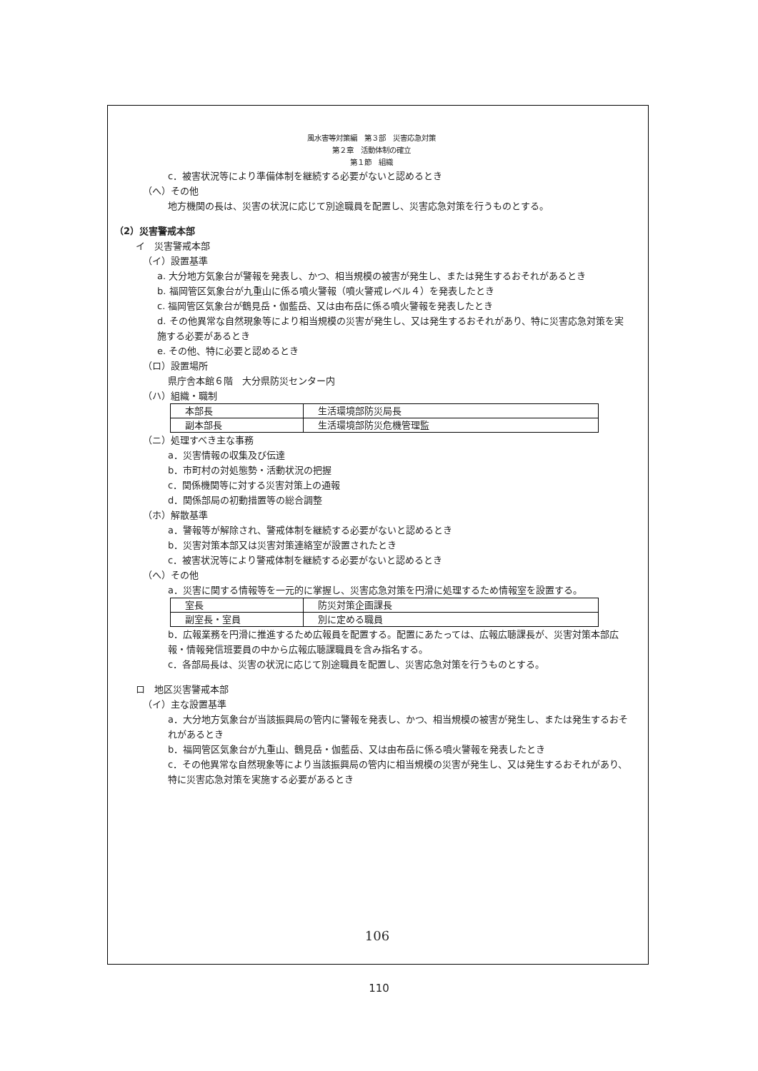風水害等対策編　第３部　災害応急対策
第２章　活動体制の確立
第１節　組織
c．被害状況等により準備体制を継続する必要がないと認めるとき
（へ）その他
地方機関の長は、災害の状況に応じて別途職員を配置し、災害応急対策を行うものとする。
（2）災害警戒本部
イ　災害警戒本部
（イ）設置基準
a. 大分地方気象台が警報を発表し、かつ、相当規模の被害が発生し、または発生するおそれがあるとき
b. 福岡管区気象台が九重山に係る噴火警報（噴火警戒レベル４）を発表したとき
c. 福岡管区気象台が鶴見岳・伽藍岳、又は由布岳に係る噴火警報を発表したとき
d. その他異常な自然現象等により相当規模の災害が発生し、又は発生するおそれがあり、特に災害応急対策を実施する必要があるとき
e. その他、特に必要と認めるとき
（ロ）設置場所
県庁舎本館６階　大分県防災センター内
（ハ）組織・職制
| 本部長 | 生活環境部防災局長 |
| 副本部長 | 生活環境部防災危機管理監 |
（ニ）処理すべき主な事務
a．災害情報の収集及び伝達
b．市町村の対処態勢・活動状況の把握
c．関係機関等に対する災害対策上の通報
d．関係部局の初動措置等の総合調整
（ホ）解散基準
a．警報等が解除され、警戒体制を継続する必要がないと認めるとき
b．災害対策本部又は災害対策連絡室が設置されたとき
c．被害状況等により警戒体制を継続する必要がないと認めるとき
（へ）その他
a．災害に関する情報等を一元的に掌握し、災害応急対策を円滑に処理するため情報室を設置する。
| 室長 | 防災対策企画課長 |
| 副室長・室員 | 別に定める職員 |
b．広報業務を円滑に推進するため広報員を配置する。配置にあたっては、広報広聴課長が、災害対策本部広報・情報発信班要員の中から広報広聴課職員を含み指名する。
c．各部局長は、災害の状況に応じて別途職員を配置し、災害応急対策を行うものとする。
ロ　地区災害警戒本部
（イ）主な設置基準
a．大分地方気象台が当該振興局の管内に警報を発表し、かつ、相当規模の被害が発生し、または発生するおそれがあるとき
b．福岡管区気象台が九重山、鶴見岳・伽藍岳、又は由布岳に係る噴火警報を発表したとき
c．その他異常な自然現象等により当該振興局の管内に相当規模の災害が発生し、又は発生するおそれがあり、特に災害応急対策を実施する必要があるとき
106
110